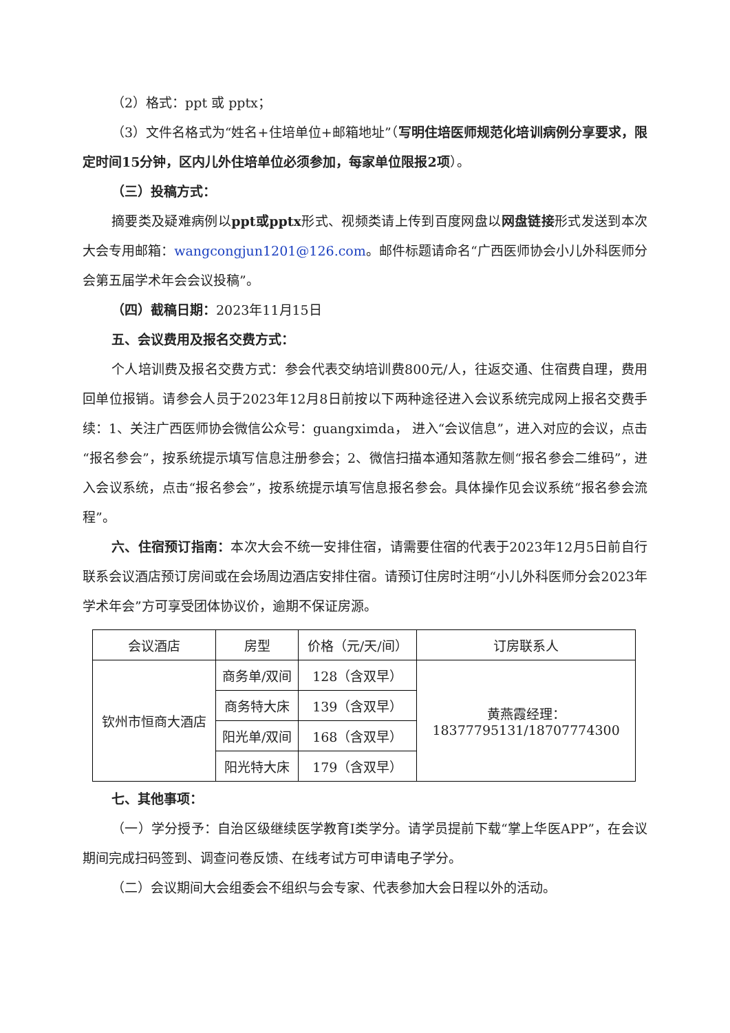（2）格式：ppt 或 pptx；
（3）文件名格式为“姓名+住培单位+邮箱地址”（写明住培医师规范化培训病例分享要求，限定时间15分钟，区内儿外住培单位必须参加，每家单位限报2项）。
（三）投稿方式：
摘要类及疑难病例以ppt或pptx形式、视频类请上传到百度网盘以网盘链接形式发送到本次大会专用邮箱：wangcongjun1201@126.com。邮件标题请命名“广西医师协会小儿外科医师分会第五届学术年会会议投稿”。
（四）截稿日期：2023年11月15日
五、会议费用及报名交费方式：
个人培训费及报名交费方式：参会代表交纳培训费800元/人，往返交通、住宿费自理，费用回单位报销。请参会人员于2023年12月8日前按以下两种途径进入会议系统完成网上报名交费手续：1、关注广西医师协会微信公众号：guangximda， 进入“会议信息”，进入对应的会议，点击“报名参会”，按系统提示填写信息注册参会；2、微信扫描本通知落款左侧“报名参会二维码”，进入会议系统，点击“报名参会”，按系统提示填写信息报名参会。具体操作见会议系统“报名参会流程”。
六、住宿预订指南：本次大会不统一安排住宿，请需要住宿的代表于2023年12月5日前自行联系会议酒店预订房间或在会场周边酒店安排住宿。请预订住房时注明“小儿外科医师分会2023年学术年会”方可享受团体协议价，逾期不保证房源。
| 会议酒店 | 房型 | 价格（元/天/间） | 订房联系人 |
| 钦州市恒商大酒店 | 商务单/双间 | 128（含双早） | 黄燕霞经理： 18377795131/18707774300 |
| | 商务特大床 | 139（含双早） | |
| | 阳光单/双间 | 168（含双早） | |
| | 阳光特大床 | 179（含双早） | |
七、其他事项：
（一）学分授予：自治区级继续医学教育I类学分。请学员提前下载“掌上华医APP”，在会议期间完成扫码签到、调查问卷反馈、在线考试方可申请电子学分。
（二）会议期间大会组委会不组织与会专家、代表参加大会日程以外的活动。